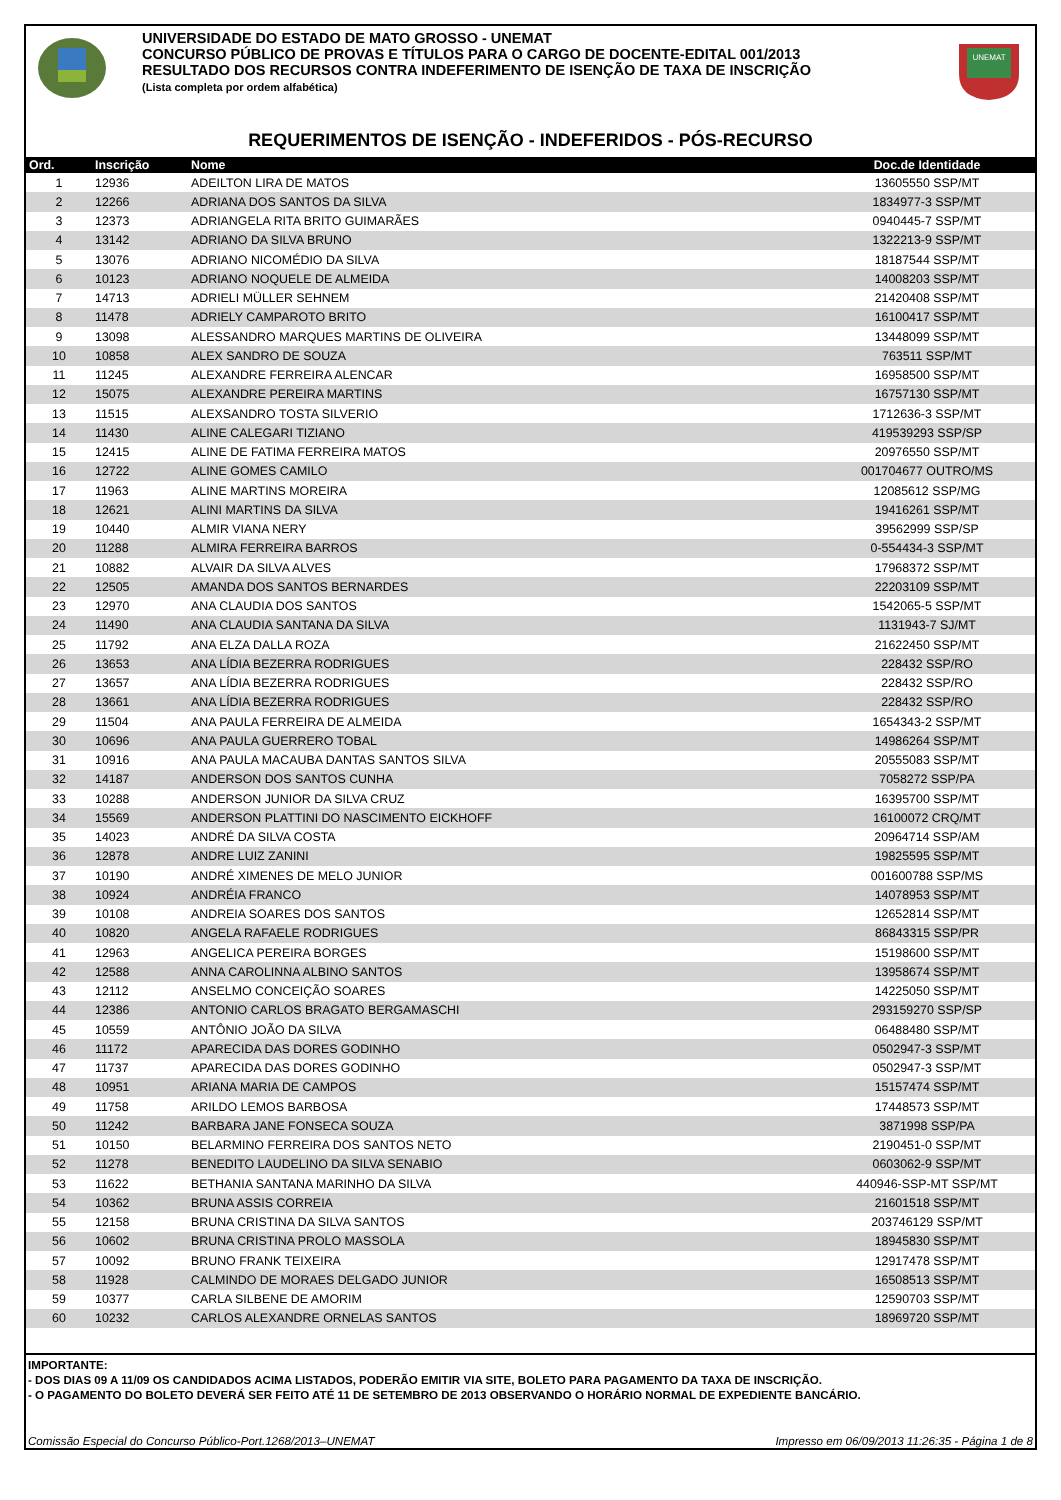UNIVERSIDADE DO ESTADO DE MATO GROSSO - UNEMAT
CONCURSO PÚBLICO DE PROVAS E TÍTULOS PARA O CARGO DE DOCENTE-EDITAL 001/2013
RESULTADO DOS RECURSOS CONTRA INDEFERIMENTO DE ISENÇÃO DE TAXA DE INSCRIÇÃO
(Lista completa por ordem alfabética)
UNEMAT
REQUERIMENTOS DE ISENÇÃO - INDEFERIDOS - PÓS-RECURSO
| Ord. | Inscrição | Nome | Doc.de Identidade |
| --- | --- | --- | --- |
| 1 | 12936 | ADEILTON LIRA DE MATOS | 13605550 SSP/MT |
| 2 | 12266 | ADRIANA DOS SANTOS DA SILVA | 1834977-3 SSP/MT |
| 3 | 12373 | ADRIANGELA RITA BRITO GUIMARÃES | 0940445-7 SSP/MT |
| 4 | 13142 | ADRIANO DA SILVA BRUNO | 1322213-9 SSP/MT |
| 5 | 13076 | ADRIANO NICOMÉDIO DA SILVA | 18187544 SSP/MT |
| 6 | 10123 | ADRIANO NOQUELE DE ALMEIDA | 14008203 SSP/MT |
| 7 | 14713 | ADRIELI MÜLLER SEHNEM | 21420408 SSP/MT |
| 8 | 11478 | ADRIELY CAMPAROTO BRITO | 16100417 SSP/MT |
| 9 | 13098 | ALESSANDRO MARQUES MARTINS DE OLIVEIRA | 13448099 SSP/MT |
| 10 | 10858 | ALEX SANDRO DE SOUZA | 763511 SSP/MT |
| 11 | 11245 | ALEXANDRE FERREIRA ALENCAR | 16958500 SSP/MT |
| 12 | 15075 | ALEXANDRE PEREIRA MARTINS | 16757130 SSP/MT |
| 13 | 11515 | ALEXSANDRO TOSTA SILVERIO | 1712636-3 SSP/MT |
| 14 | 11430 | ALINE CALEGARI TIZIANO | 419539293 SSP/SP |
| 15 | 12415 | ALINE DE FATIMA FERREIRA MATOS | 20976550 SSP/MT |
| 16 | 12722 | ALINE GOMES CAMILO | 001704677 OUTRO/MS |
| 17 | 11963 | ALINE MARTINS MOREIRA | 12085612 SSP/MG |
| 18 | 12621 | ALINI MARTINS DA SILVA | 19416261 SSP/MT |
| 19 | 10440 | ALMIR VIANA NERY | 39562999 SSP/SP |
| 20 | 11288 | ALMIRA FERREIRA BARROS | 0-554434-3 SSP/MT |
| 21 | 10882 | ALVAIR DA SILVA ALVES | 17968372 SSP/MT |
| 22 | 12505 | AMANDA DOS SANTOS BERNARDES | 22203109 SSP/MT |
| 23 | 12970 | ANA CLAUDIA DOS SANTOS | 1542065-5 SSP/MT |
| 24 | 11490 | ANA CLAUDIA SANTANA DA SILVA | 1131943-7 SJ/MT |
| 25 | 11792 | ANA ELZA DALLA ROZA | 21622450 SSP/MT |
| 26 | 13653 | ANA LÍDIA BEZERRA RODRIGUES | 228432 SSP/RO |
| 27 | 13657 | ANA LÍDIA BEZERRA RODRIGUES | 228432 SSP/RO |
| 28 | 13661 | ANA LÍDIA BEZERRA RODRIGUES | 228432 SSP/RO |
| 29 | 11504 | ANA PAULA FERREIRA DE ALMEIDA | 1654343-2 SSP/MT |
| 30 | 10696 | ANA PAULA GUERRERO TOBAL | 14986264 SSP/MT |
| 31 | 10916 | ANA PAULA MACAUBA DANTAS SANTOS SILVA | 20555083 SSP/MT |
| 32 | 14187 | ANDERSON DOS SANTOS CUNHA | 7058272 SSP/PA |
| 33 | 10288 | ANDERSON JUNIOR DA SILVA CRUZ | 16395700 SSP/MT |
| 34 | 15569 | ANDERSON PLATTINI DO NASCIMENTO EICKHOFF | 16100072 CRQ/MT |
| 35 | 14023 | ANDRÉ DA SILVA COSTA | 20964714 SSP/AM |
| 36 | 12878 | ANDRE LUIZ ZANINI | 19825595 SSP/MT |
| 37 | 10190 | ANDRÉ XIMENES DE MELO JUNIOR | 001600788 SSP/MS |
| 38 | 10924 | ANDRÉIA FRANCO | 14078953 SSP/MT |
| 39 | 10108 | ANDREIA SOARES DOS SANTOS | 12652814 SSP/MT |
| 40 | 10820 | ANGELA RAFAELE RODRIGUES | 86843315 SSP/PR |
| 41 | 12963 | ANGELICA PEREIRA BORGES | 15198600 SSP/MT |
| 42 | 12588 | ANNA CAROLINNA ALBINO SANTOS | 13958674 SSP/MT |
| 43 | 12112 | ANSELMO CONCEIÇÃO SOARES | 14225050 SSP/MT |
| 44 | 12386 | ANTONIO CARLOS BRAGATO BERGAMASCHI | 293159270 SSP/SP |
| 45 | 10559 | ANTÔNIO JOÃO DA SILVA | 06488480 SSP/MT |
| 46 | 11172 | APARECIDA DAS DORES GODINHO | 0502947-3 SSP/MT |
| 47 | 11737 | APARECIDA DAS DORES GODINHO | 0502947-3 SSP/MT |
| 48 | 10951 | ARIANA MARIA DE CAMPOS | 15157474 SSP/MT |
| 49 | 11758 | ARILDO LEMOS BARBOSA | 17448573 SSP/MT |
| 50 | 11242 | BARBARA JANE FONSECA SOUZA | 3871998 SSP/PA |
| 51 | 10150 | BELARMINO FERREIRA DOS SANTOS NETO | 2190451-0 SSP/MT |
| 52 | 11278 | BENEDITO LAUDELINO DA SILVA SENABIO | 0603062-9 SSP/MT |
| 53 | 11622 | BETHANIA SANTANA MARINHO DA SILVA | 440946-SSP-MT SSP/MT |
| 54 | 10362 | BRUNA ASSIS CORREIA | 21601518 SSP/MT |
| 55 | 12158 | BRUNA CRISTINA DA SILVA SANTOS | 203746129 SSP/MT |
| 56 | 10602 | BRUNA CRISTINA PROLO MASSOLA | 18945830 SSP/MT |
| 57 | 10092 | BRUNO FRANK TEIXEIRA | 12917478 SSP/MT |
| 58 | 11928 | CALMINDO DE MORAES DELGADO JUNIOR | 16508513 SSP/MT |
| 59 | 10377 | CARLA SILBENE DE AMORIM | 12590703 SSP/MT |
| 60 | 10232 | CARLOS ALEXANDRE ORNELAS SANTOS | 18969720 SSP/MT |
IMPORTANTE:
- DOS DIAS 09 A 11/09 OS CANDIDADOS ACIMA LISTADOS, PODERÃO EMITIR VIA SITE, BOLETO PARA PAGAMENTO DA TAXA DE INSCRIÇÃO.
- O PAGAMENTO DO BOLETO DEVERÁ SER FEITO ATÉ 11 DE SETEMBRO DE 2013 OBSERVANDO O HORÁRIO NORMAL DE EXPEDIENTE BANCÁRIO.
Comissão Especial do Concurso Público-Port.1268/2013–UNEMAT Impresso em 06/09/2013 11:26:35 - Página 1 de 8